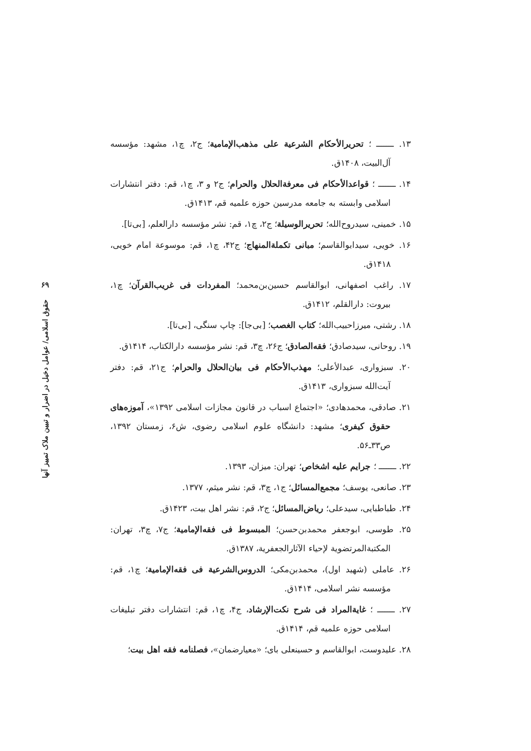۱۳. ـــــــ ؛ تحریرالأحکام الشرعیة علی مذهب‌الإمامیة؛ ج۲، چ۱، مشهد: مؤسسه آل‌البیت، ۱۴۰۸ق.
۱۴. ـــــــ ؛ قواعدالأحکام فی معرفةالحلال والحرام؛ ج۲ و ۳، چ۱، قم: دفتر انتشارات اسلامی وابسته به جامعه مدرسین حوزه علمیه قم، ۱۴۱۳ق.
۱۵. خمینی، سیدروح‌الله؛ تحریرالوسیلة؛ ج۲، چ۱، قم: نشر مؤسسه دارالعلم، [بی‌تا].
۱۶. خویی، سیدابوالقاسم؛ مبانی تکملة‌المنهاج؛ ج۴۲، چ۱، قم: موسوعة امام خویی، ۱۴۱۸ق.
۱۷. راغب اصفهانی، ابوالقاسم حسین‌بن‌محمد؛ المفردات فی غریب‌القرآن؛ چ۱، بیروت: دارالقلم، ۱۴۱۲ق.
۱۸. رشتی، میرزاحبیب‌الله؛ کتاب الغصب؛ [بی‌جا]: چاپ سنگی، [بی‌تا].
۱۹. روحانی، سیدصادق؛ فقه‌الصادق؛ ج۲۶، چ۳، قم: نشر مؤسسه دارالکتاب، ۱۴۱۴ق.
۲۰. سبزواری، عبدالأعلی؛ مهذب‌الأحکام فی بیان‌الحلال والحرام؛ ج۲۱، قم: دفتر آیت‌الله سبزواری، ۱۴۱۳ق.
۲۱. صادقی، محمدهادی؛ «اجتماع اسباب در قانون مجازات اسلامی ۱۳۹۲»، آموزه‌های حقوق کیفری؛ مشهد: دانشگاه علوم اسلامی رضوی، ش۶، زمستان ۱۳۹۲، ص۳۳ـ۵۶.
۲۲. ـــــــ ؛ جرایم علیه اشخاص؛ تهران: میزان، ۱۳۹۳.
۲۳. صانعی، یوسف؛ مجمع‌المسائل؛ ج۱، چ۳، قم: نشر میثم، ۱۳۷۷.
۲۴. طباطبایی، سیدعلی؛ ریاض‌المسائل؛ ج۲، قم: نشر اهل بیت، ۱۴۲۳ق.
۲۵. طوسی، ابوجعفر محمدبن‌حسن؛ المبسوط فی فقه‌الإمامیة؛ ج۷، چ۳، تهران: المکتبةالمرتضویة لإحیاء الآثارالجعفریة، ۱۳۸۷ق.
۲۶. عاملی (شهید اول)، محمدبن‌مکی؛ الدروس‌الشرعیة فی فقه‌الإمامیة؛ چ۱، قم: مؤسسه نشر اسلامی، ۱۴۱۴ق.
۲۷. ـــــــ ؛ غایةالمراد فی شرح نکت‌الإرشاد، ج۴، چ۱، قم: انتشارات دفتر تبلیغات اسلامی حوزه علمیه قم، ۱۴۱۴ق.
۲۸. علیدوست، ابوالقاسم و حسینعلی بای؛ «معیارضمان»، فصلنامه فقه اهل بیت؛
۶۹
حقوق اسلامی/ عوامل دخیل در اضرار و تبیین ملاک تمییز آنها